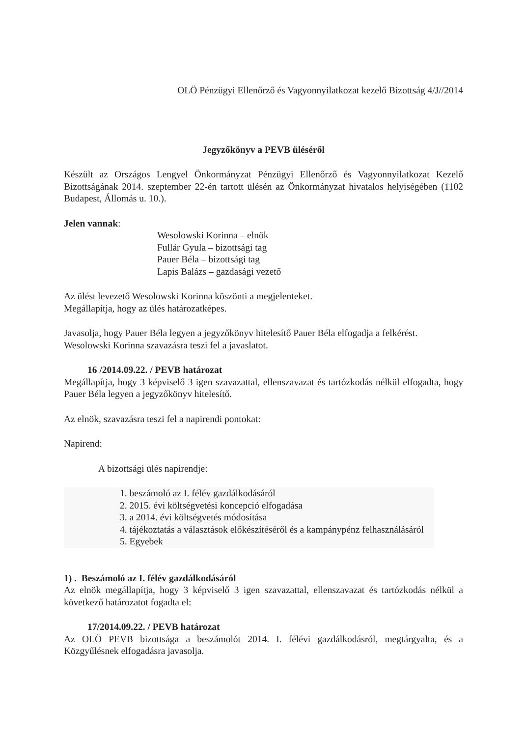OLÖ Pénzügyi Ellenőrző és Vagyonnyilatkozat kezelő Bizottság 4/J//2014
Jegyzőkönyv a PEVB üléséről
Készült az Országos Lengyel Önkormányzat Pénzügyi Ellenőrző és Vagyonnyilatkozat Kezelő Bizottságának 2014. szeptember 22-én tartott ülésén az Önkormányzat hivatalos helyiségében (1102 Budapest, Állomás u. 10.).
Jelen vannak:
Wesolowski Korinna – elnök
Fullár Gyula – bizottsági tag
Pauer Béla – bizottsági tag
Lapis Balázs – gazdasági vezető
Az ülést levezető Wesolowski Korinna köszönti a megjelenteket.
Megállapítja, hogy az ülés határozatképes.
Javasolja, hogy Pauer Béla legyen a jegyzőkönyv hitelesítő Pauer Béla elfogadja a felkérést.
Wesolowski Korinna szavazásra teszi fel a javaslatot.
16 /2014.09.22. / PEVB határozat
Megállapítja, hogy 3 képviselő 3 igen szavazattal, ellenszavazat és tartózkodás nélkül elfogadta, hogy Pauer Béla legyen a jegyzőkönyv hitelesítő.
Az elnök, szavazásra teszi fel a napirendi pontokat:
Napirend:
A bizottsági ülés napirendje:
1. beszámoló az I. félév gazdálkodásáról
2. 2015. évi költségvetési koncepció elfogadása
3. a 2014. évi költségvetés módosítása
4. tájékoztatás a választások előkészítéséről és a kampánypénz felhasználásáról
5. Egyebek
1) . Beszámoló az I. félév gazdálkodásáról
Az elnök megállapítja, hogy 3 képviselő 3 igen szavazattal, ellenszavazat és tartózkodás nélkül a következő határozatot fogadta el:
17/2014.09.22. / PEVB határozat
Az OLÖ PEVB bizottsága a beszámolót 2014. I. félévi gazdálkodásról, megtárgyalta, és a Közgyűlésnek elfogadásra javasolja.